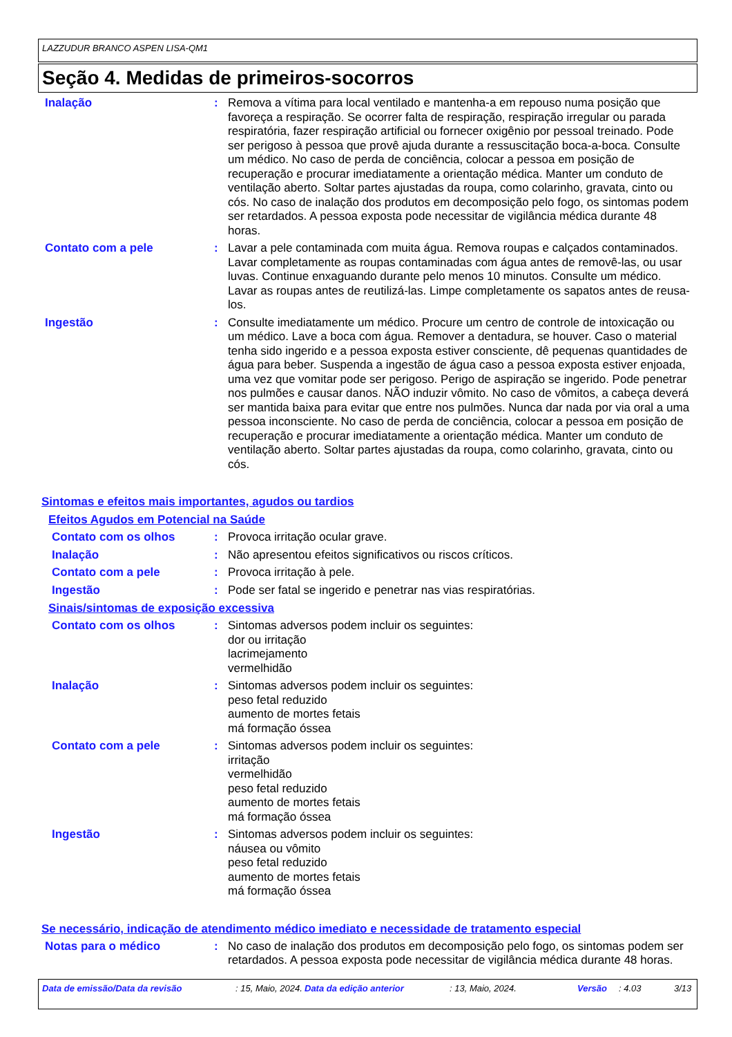LAZZUDUR BRANCO ASPEN LISA-QM1
Seção 4. Medidas de primeiros-socorros
Inalação : Remova a vítima para local ventilado e mantenha-a em repouso numa posição que favoreça a respiração. Se ocorrer falta de respiração, respiração irregular ou parada respiratória, fazer respiração artificial ou fornecer oxigênio por pessoal treinado. Pode ser perigoso à pessoa que provê ajuda durante a ressuscitação boca-a-boca. Consulte um médico. No caso de perda de conciência, colocar a pessoa em posição de recuperação e procurar imediatamente a orientação médica. Manter um conduto de ventilação aberto. Soltar partes ajustadas da roupa, como colarinho, gravata, cinto ou cós. No caso de inalação dos produtos em decomposição pelo fogo, os sintomas podem ser retardados. A pessoa exposta pode necessitar de vigilância médica durante 48 horas.
Contato com a pele : Lavar a pele contaminada com muita água. Remova roupas e calçados contaminados. Lavar completamente as roupas contaminadas com água antes de removê-las, ou usar luvas. Continue enxaguando durante pelo menos 10 minutos. Consulte um médico. Lavar as roupas antes de reutilizá-las. Limpe completamente os sapatos antes de reusa-los.
Ingestão : Consulte imediatamente um médico. Procure um centro de controle de intoxicação ou um médico. Lave a boca com água. Remover a dentadura, se houver. Caso o material tenha sido ingerido e a pessoa exposta estiver consciente, dê pequenas quantidades de água para beber. Suspenda a ingestão de água caso a pessoa exposta estiver enjoada, uma vez que vomitar pode ser perigoso. Perigo de aspiração se ingerido. Pode penetrar nos pulmões e causar danos. NÃO induzir vômito. No caso de vômitos, a cabeça deverá ser mantida baixa para evitar que entre nos pulmões. Nunca dar nada por via oral a uma pessoa inconsciente. No caso de perda de conciência, colocar a pessoa em posição de recuperação e procurar imediatamente a orientação médica. Manter um conduto de ventilação aberto. Soltar partes ajustadas da roupa, como colarinho, gravata, cinto ou cós.
Sintomas e efeitos mais importantes, agudos ou tardios
Efeitos Agudos em Potencial na Saúde
Contato com os olhos : Provoca irritação ocular grave.
Inalação : Não apresentou efeitos significativos ou riscos críticos.
Contato com a pele : Provoca irritação à pele.
Ingestão : Pode ser fatal se ingerido e penetrar nas vias respiratórias.
Sinais/sintomas de exposição excessiva
Contato com os olhos : Sintomas adversos podem incluir os seguintes:
dor ou irritação
lacrimejamento
vermelhidão
Inalação : Sintomas adversos podem incluir os seguintes:
peso fetal reduzido
aumento de mortes fetais
má formação óssea
Contato com a pele : Sintomas adversos podem incluir os seguintes:
irritação
vermelhidão
peso fetal reduzido
aumento de mortes fetais
má formação óssea
Ingestão : Sintomas adversos podem incluir os seguintes:
náusea ou vômito
peso fetal reduzido
aumento de mortes fetais
má formação óssea
Se necessário, indicação de atendimento médico imediato e necessidade de tratamento especial
Notas para o médico : No caso de inalação dos produtos em decomposição pelo fogo, os sintomas podem ser retardados. A pessoa exposta pode necessitar de vigilância médica durante 48 horas.
Data de emissão/Data da revisão : 15, Maio, 2024.
Data da edição anterior : 13, Maio, 2024. Versão : 4.03 3/13